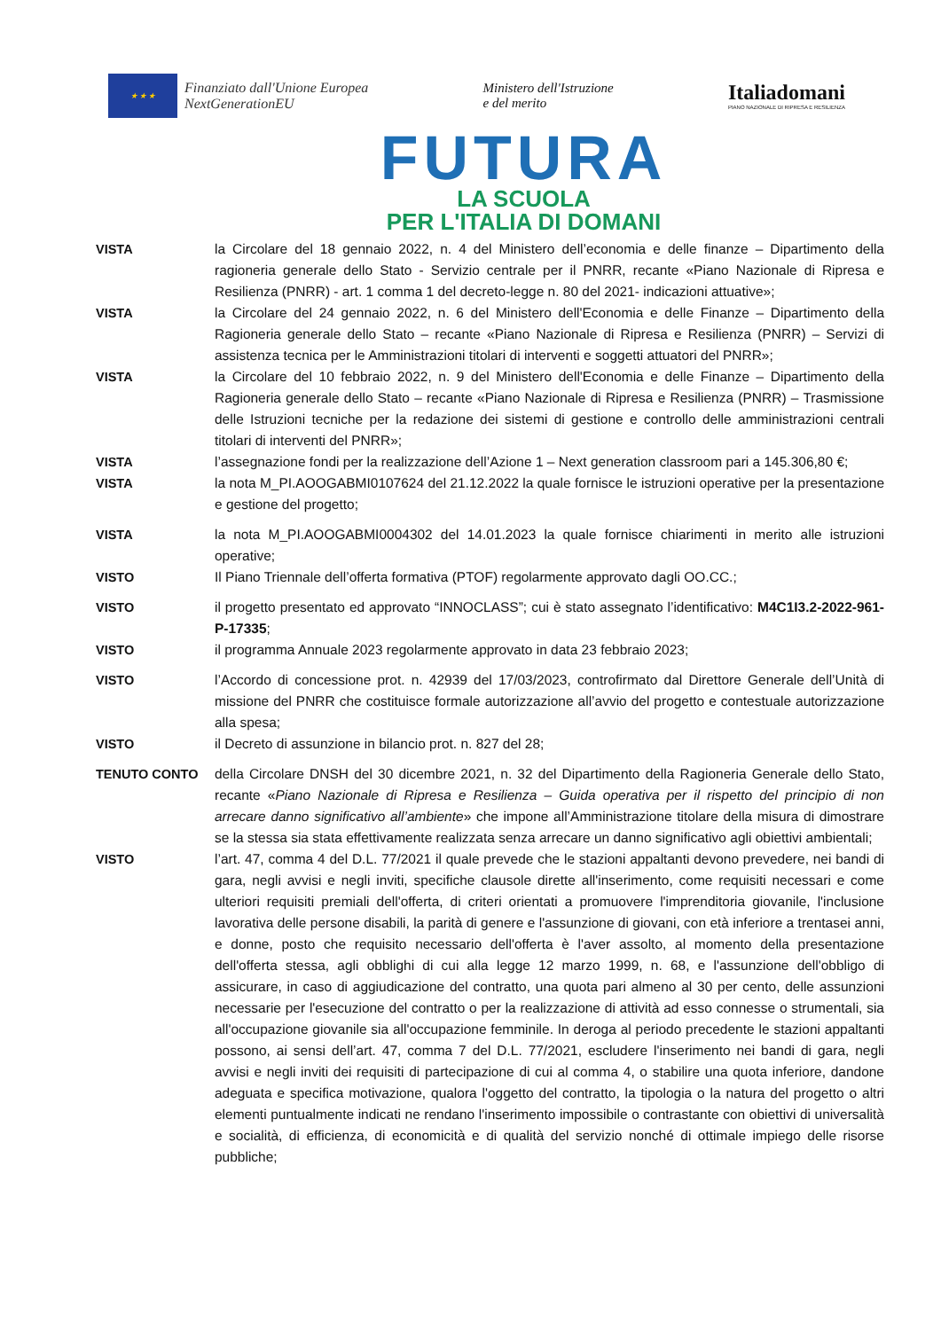★ ★ ★
Finanziato dall'Unione Europea
NextGenerationEU
Ministero dell'Istruzione
e del merito
Italia domani
PIANO NAZIONALE DI RIPRESA E RESILIENZA
FUTURA
LA SCUOLA
PER L'ITALIA DI DOMANI
VISTA la Circolare del 18 gennaio 2022, n. 4 del Ministero dell’economia e delle finanze – Dipartimento della ragioneria generale dello Stato - Servizio centrale per il PNRR, recante «Piano Nazionale di Ripresa e Resilienza (PNRR) - art. 1 comma 1 del decreto-legge n. 80 del 2021- indicazioni attuative»;
VISTA la Circolare del 24 gennaio 2022, n. 6 del Ministero dell'Economia e delle Finanze – Dipartimento della Ragioneria generale dello Stato – recante «Piano Nazionale di Ripresa e Resilienza (PNRR) – Servizi di assistenza tecnica per le Amministrazioni titolari di interventi e soggetti attuatori del PNRR»;
VISTA la Circolare del 10 febbraio 2022, n. 9 del Ministero dell'Economia e delle Finanze – Dipartimento della Ragioneria generale dello Stato – recante «Piano Nazionale di Ripresa e Resilienza (PNRR) – Trasmissione delle Istruzioni tecniche per la redazione dei sistemi di gestione e controllo delle amministrazioni centrali titolari di interventi del PNRR»;
VISTA l’assegnazione fondi per la realizzazione dell’Azione 1 – Next generation classroom pari a 145.306,80 €;
VISTA la nota M_PI.AOOGABMI0107624 del 21.12.2022 la quale fornisce le istruzioni operative per la presentazione e gestione del progetto;
VISTA la nota M_PI.AOOGABMI0004302 del 14.01.2023 la quale fornisce chiarimenti in merito alle istruzioni operative;
VISTO Il Piano Triennale dell’offerta formativa (PTOF) regolarmente approvato dagli OO.CC.;
VISTO il progetto presentato ed approvato “INNOCLASS”; cui è stato assegnato l’identificativo: M4C1I3.2-2022-961-P-17335;
VISTO il programma Annuale 2023 regolarmente approvato in data 23 febbraio 2023;
VISTO l’Accordo di concessione prot. n. 42939 del 17/03/2023, controfirmato dal Direttore Generale dell’Unità di missione del PNRR che costituisce formale autorizzazione all’avvio del progetto e contestuale autorizzazione alla spesa;
VISTO il Decreto di assunzione in bilancio prot. n. 827 del 28;
TENUTO CONTO della Circolare DNSH del 30 dicembre 2021, n. 32 del Dipartimento della Ragioneria Generale dello Stato, recante «Piano Nazionale di Ripresa e Resilienza – Guida operativa per il rispetto del principio di non arrecare danno significativo all’ambiente» che impone all’Amministrazione titolare della misura di dimostrare se la stessa sia stata effettivamente realizzata senza arrecare un danno significativo agli obiettivi ambientali;
VISTO l’art. 47, comma 4 del D.L. 77/2021 il quale prevede che le stazioni appaltanti devono prevedere, nei bandi di gara, negli avvisi e negli inviti, specifiche clausole dirette all'inserimento, come requisiti necessari e come ulteriori requisiti premiali dell'offerta, di criteri orientati a promuovere l'imprenditoria giovanile, l'inclusione lavorativa delle persone disabili, la parità di genere e l'assunzione di giovani, con età inferiore a trentasei anni, e donne, posto che requisito necessario dell'offerta è l'aver assolto, al momento della presentazione dell'offerta stessa, agli obblighi di cui alla legge 12 marzo 1999, n. 68, e l'assunzione dell'obbligo di assicurare, in caso di aggiudicazione del contratto, una quota pari almeno al 30 per cento, delle assunzioni necessarie per l'esecuzione del contratto o per la realizzazione di attività ad esso connesse o strumentali, sia all'occupazione giovanile sia all'occupazione femminile. In deroga al periodo precedente le stazioni appaltanti possono, ai sensi dell’art. 47, comma 7 del D.L. 77/2021, escludere l'inserimento nei bandi di gara, negli avvisi e negli inviti dei requisiti di partecipazione di cui al comma 4, o stabilire una quota inferiore, dandone adeguata e specifica motivazione, qualora l'oggetto del contratto, la tipologia o la natura del progetto o altri elementi puntualmente indicati ne rendano l'inserimento impossibile o contrastante con obiettivi di universalità e socialità, di efficienza, di economicità e di qualità del servizio nonché di ottimale impiego delle risorse pubbliche;